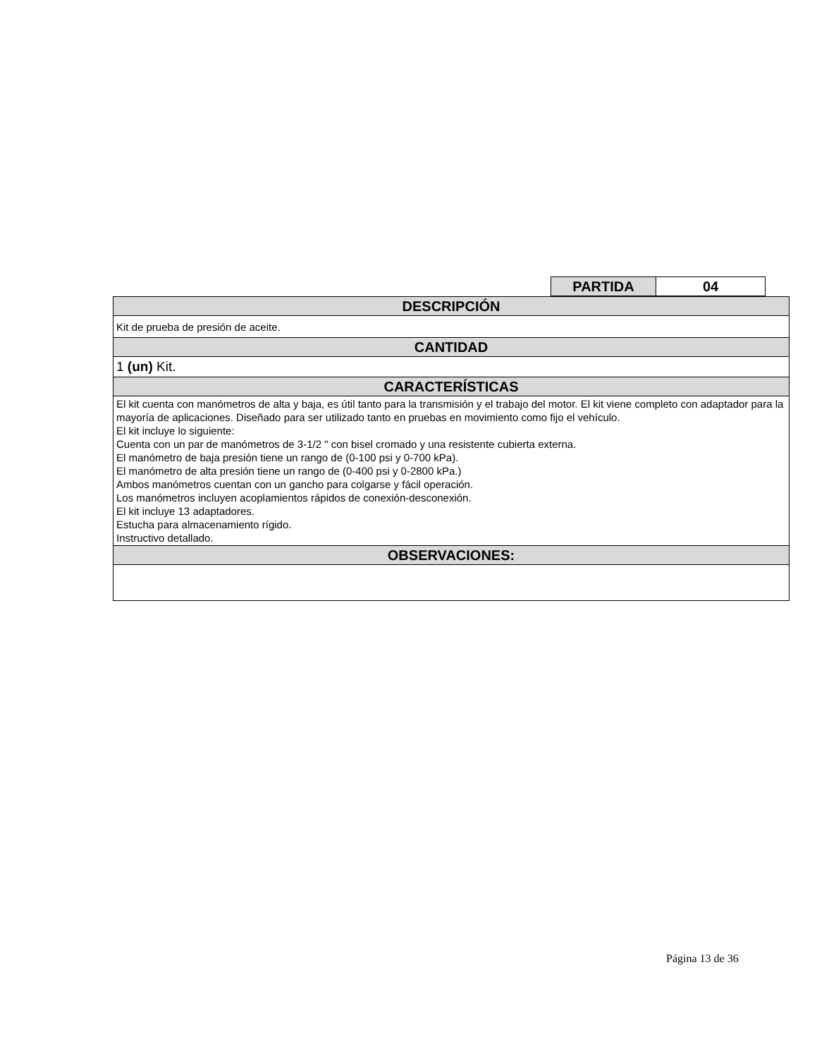| PARTIDA | 04 |
| DESCRIPCIÓN |
| Kit de prueba de presión de aceite. |
| CANTIDAD |
| 1 (un) Kit. |
| CARACTERÍSTICAS |
| El kit cuenta con manómetros de alta y baja, es útil tanto para la transmisión y el trabajo del motor. El kit viene completo con adaptador para la mayoría de aplicaciones. Diseñado para ser utilizado tanto en pruebas en movimiento como fijo el vehículo. El kit incluye lo siguiente: Cuenta con un par de manómetros de 3-1/2 " con bisel cromado y una resistente cubierta externa. El manómetro de baja presión tiene un rango de (0-100 psi y 0-700 kPa). El manómetro de alta presión tiene un rango de (0-400 psi y 0-2800 kPa.) Ambos manómetros cuentan con un gancho para colgarse y fácil operación. Los manómetros incluyen acoplamientos rápidos de conexión-desconexión. El kit incluye 13 adaptadores. Estucha para almacenamiento rígido. Instructivo detallado. |
| OBSERVACIONES: |
Página 13 de 36